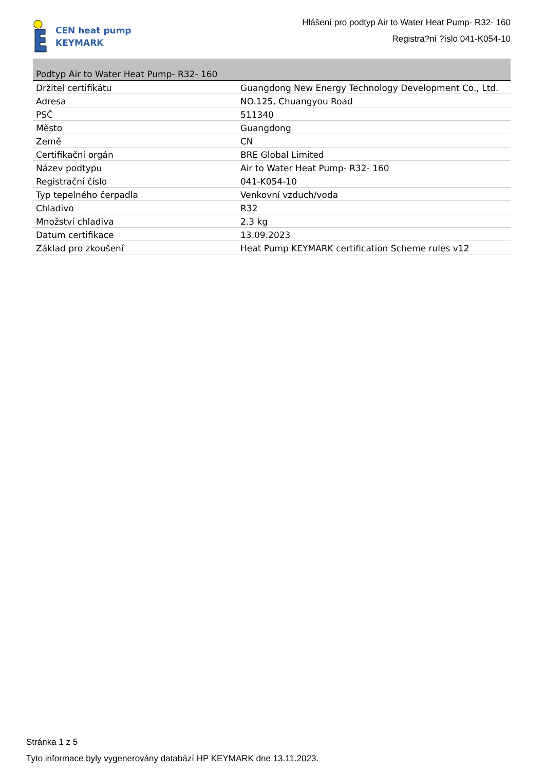CEN heat pump
KEYMARK
Hlášení pro podtyp Air to Water Heat Pump- R32- 160
Registra?ní ?íslo 041-K054-10
Podtyp Air to Water Heat Pump- R32- 160
| Držitel certifikátu | Guangdong New Energy Technology Development Co., Ltd. |
| Adresa | NO.125, Chuangyou Road |
| PSČ | 511340 |
| Město | Guangdong |
| Země | CN |
| Certifikační orgán | BRE Global Limited |
| Název podtypu | Air to Water Heat Pump- R32- 160 |
| Registrační číslo | 041-K054-10 |
| Typ tepelného čerpadla | Venkovní vzduch/voda |
| Chladivo | R32 |
| Množství chladiva | 2.3 kg |
| Datum certifikace | 13.09.2023 |
| Základ pro zkoušení | Heat Pump KEYMARK certification Scheme rules v12 |
Stránka 1 z 5
Tyto informace byly vygenerovány databází HP KEYMARK dne 13.11.2023.